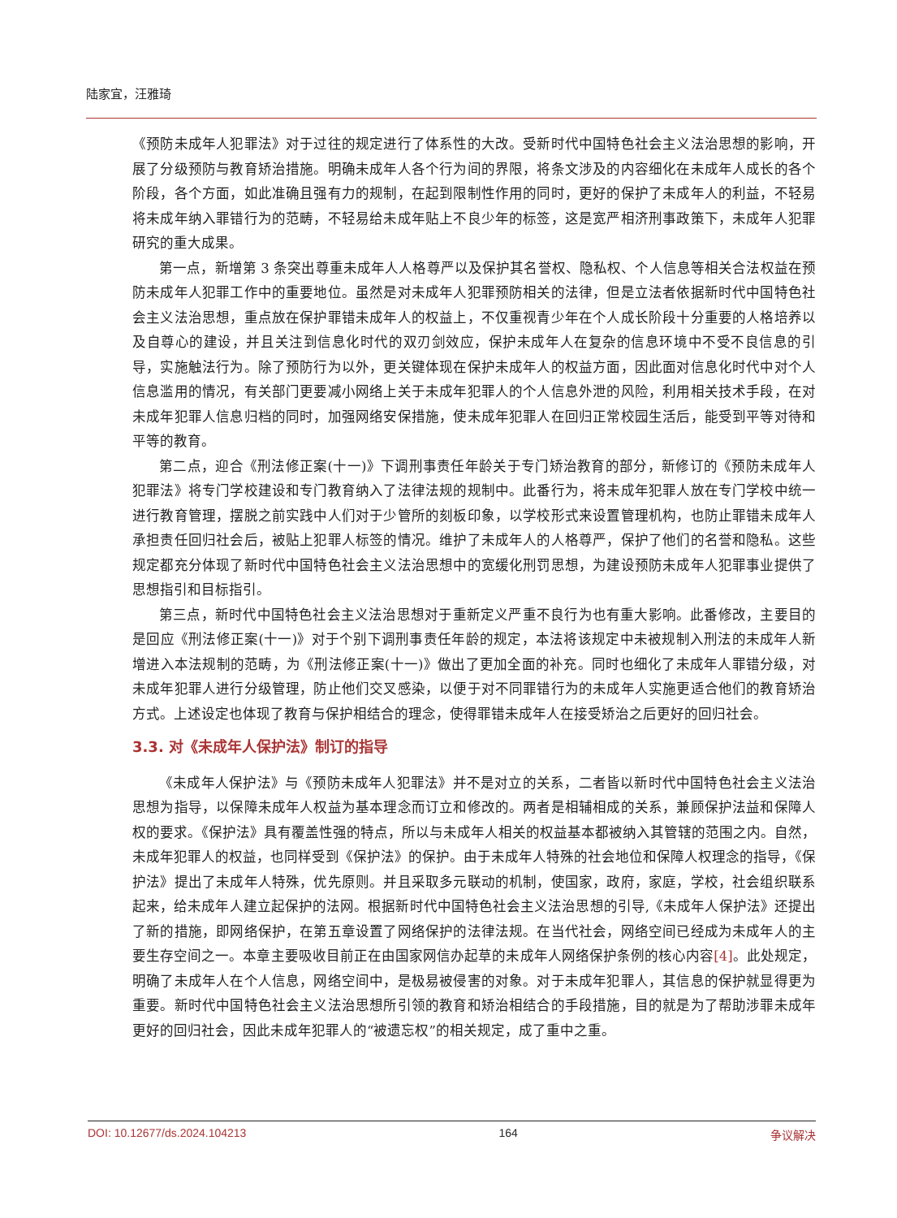陆家宜，汪雅琦
《预防未成年人犯罪法》对于过往的规定进行了体系性的大改。受新时代中国特色社会主义法治思想的影响，开展了分级预防与教育矫治措施。明确未成年人各个行为间的界限，将条文涉及的内容细化在未成年人成长的各个阶段，各个方面，如此准确且强有力的规制，在起到限制性作用的同时，更好的保护了未成年人的利益，不轻易将未成年纳入罪错行为的范畴，不轻易给未成年贴上不良少年的标签，这是宽严相济刑事政策下，未成年人犯罪研究的重大成果。
第一点，新增第 3 条突出尊重未成年人人格尊严以及保护其名誉权、隐私权、个人信息等相关合法权益在预防未成年人犯罪工作中的重要地位。虽然是对未成年人犯罪预防相关的法律，但是立法者依据新时代中国特色社会主义法治思想，重点放在保护罪错未成年人的权益上，不仅重视青少年在个人成长阶段十分重要的人格培养以及自尊心的建设，并且关注到信息化时代的双刃剑效应，保护未成年人在复杂的信息环境中不受不良信息的引导，实施触法行为。除了预防行为以外，更关键体现在保护未成年人的权益方面，因此面对信息化时代中对个人信息滥用的情况，有关部门更要减小网络上关于未成年犯罪人的个人信息外泄的风险，利用相关技术手段，在对未成年犯罪人信息归档的同时，加强网络安保措施，使未成年犯罪人在回归正常校园生活后，能受到平等对待和平等的教育。
第二点，迎合《刑法修正案(十一)》下调刑事责任年龄关于专门矫治教育的部分，新修订的《预防未成年人犯罪法》将专门学校建设和专门教育纳入了法律法规的规制中。此番行为，将未成年犯罪人放在专门学校中统一进行教育管理，摆脱之前实践中人们对于少管所的刻板印象，以学校形式来设置管理机构，也防止罪错未成年人承担责任回归社会后，被贴上犯罪人标签的情况。维护了未成年人的人格尊严，保护了他们的名誉和隐私。这些规定都充分体现了新时代中国特色社会主义法治思想中的宽缓化刑罚思想，为建设预防未成年人犯罪事业提供了思想指引和目标指引。
第三点，新时代中国特色社会主义法治思想对于重新定义严重不良行为也有重大影响。此番修改，主要目的是回应《刑法修正案(十一)》对于个别下调刑事责任年龄的规定，本法将该规定中未被规制入刑法的未成年人新增进入本法规制的范畴，为《刑法修正案(十一)》做出了更加全面的补充。同时也细化了未成年人罪错分级，对未成年犯罪人进行分级管理，防止他们交叉感染，以便于对不同罪错行为的未成年人实施更适合他们的教育矫治方式。上述设定也体现了教育与保护相结合的理念，使得罪错未成年人在接受矫治之后更好的回归社会。
3.3. 对《未成年人保护法》制订的指导
《未成年人保护法》与《预防未成年人犯罪法》并不是对立的关系，二者皆以新时代中国特色社会主义法治思想为指导，以保障未成年人权益为基本理念而订立和修改的。两者是相辅相成的关系，兼顾保护法益和保障人权的要求。《保护法》具有覆盖性强的特点，所以与未成年人相关的权益基本都被纳入其管辖的范围之内。自然，未成年犯罪人的权益，也同样受到《保护法》的保护。由于未成年人特殊的社会地位和保障人权理念的指导，《保护法》提出了未成年人特殊，优先原则。并且采取多元联动的机制，使国家，政府，家庭，学校，社会组织联系起来，给未成年人建立起保护的法网。根据新时代中国特色社会主义法治思想的引导,《未成年人保护法》还提出了新的措施，即网络保护，在第五章设置了网络保护的法律法规。在当代社会，网络空间已经成为未成年人的主要生存空间之一。本章主要吸收目前正在由国家网信办起草的未成年人网络保护条例的核心内容[4]。此处规定，明确了未成年人在个人信息，网络空间中，是极易被侵害的对象。对于未成年犯罪人，其信息的保护就显得更为重要。新时代中国特色社会主义法治思想所引领的教育和矫治相结合的手段措施，目的就是为了帮助涉罪未成年更好的回归社会，因此未成年犯罪人的“被遗忘权”的相关规定，成了重中之重。
DOI: 10.12677/ds.2024.104213 164 争议解决